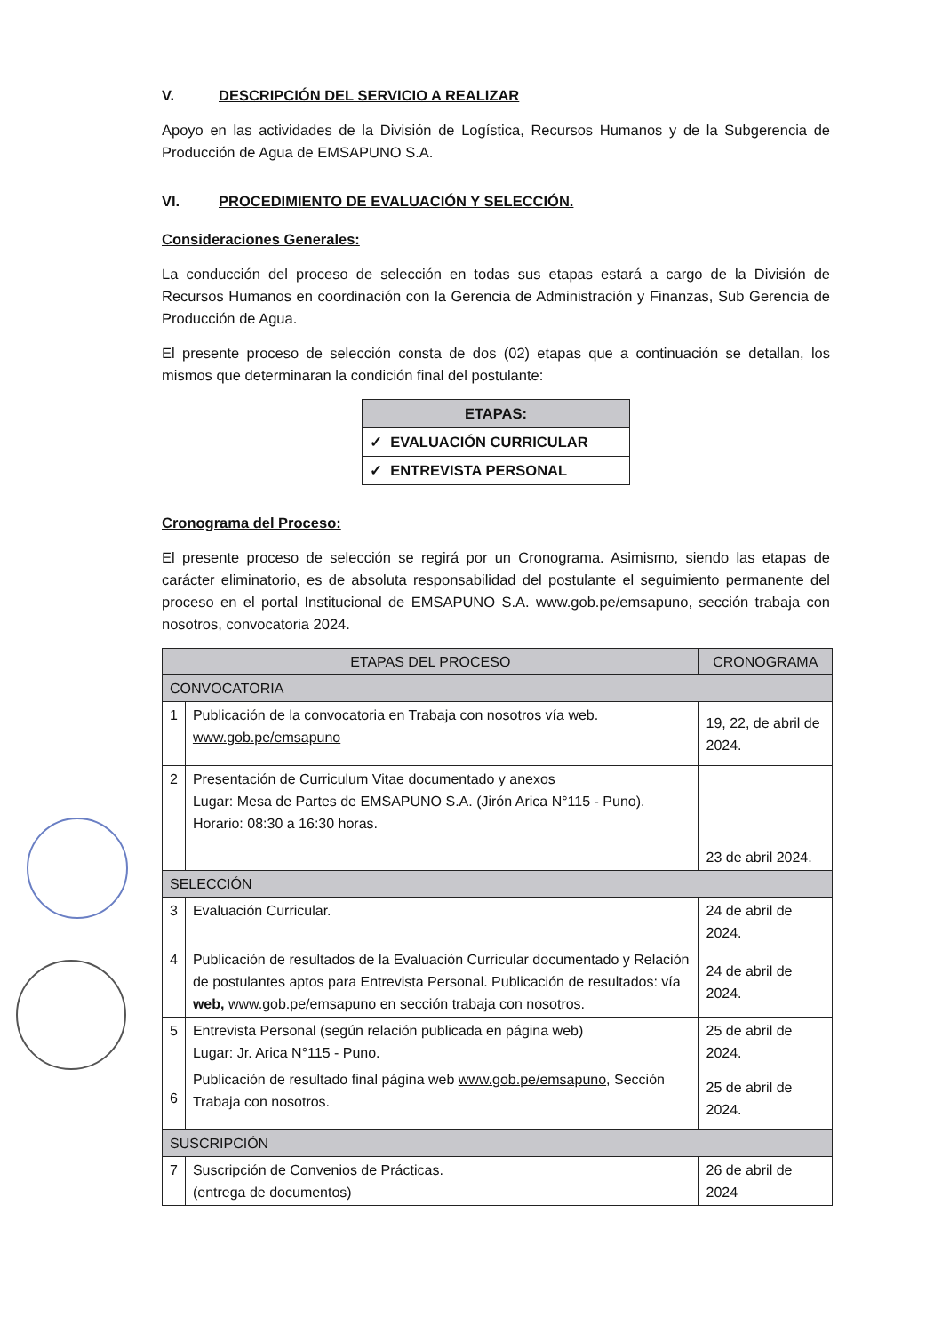V. DESCRIPCIÓN DEL SERVICIO A REALIZAR
Apoyo en las actividades de la División de Logística, Recursos Humanos y de la Subgerencia de Producción de Agua de EMSAPUNO S.A.
VI. PROCEDIMIENTO DE EVALUACIÓN Y SELECCIÓN.
Consideraciones Generales:
La conducción del proceso de selección en todas sus etapas estará a cargo de la División de Recursos Humanos en coordinación con la Gerencia de Administración y Finanzas, Sub Gerencia de Producción de Agua.
El presente proceso de selección consta de dos (02) etapas que a continuación se detallan, los mismos que determinaran la condición final del postulante:
| ETAPAS: |
| --- |
| ✓ EVALUACIÓN CURRICULAR |
| ✓ ENTREVISTA PERSONAL |
Cronograma del Proceso:
El presente proceso de selección se regirá por un Cronograma. Asimismo, siendo las etapas de carácter eliminatorio, es de absoluta responsabilidad del postulante el seguimiento permanente del proceso en el portal Institucional de EMSAPUNO S.A. www.gob.pe/emsapuno, sección trabaja con nosotros, convocatoria 2024.
| ETAPAS DEL PROCESO | | CRONOGRAMA |
| --- | --- | --- |
| CONVOCATORIA | | |
| 1 | Publicación de la convocatoria en Trabaja con nosotros vía web. www.gob.pe/emsapuno | 19, 22, de abril de 2024. |
| 2 | Presentación de Curriculum Vitae documentado y anexos Lugar: Mesa de Partes de EMSAPUNO S.A. (Jirón Arica N°115 - Puno). Horario: 08:30 a 16:30 horas. | 23 de abril 2024. |
| SELECCIÓN | | |
| 3 | Evaluación Curricular. | 24 de abril de 2024. |
| 4 | Publicación de resultados de la Evaluación Curricular documentado y Relación de postulantes aptos para Entrevista Personal. Publicación de resultados: vía web, www.gob.pe/emsapuno en sección trabaja con nosotros. | 24 de abril de 2024. |
| 5 | Entrevista Personal (según relación publicada en página web) Lugar: Jr. Arica N°115 - Puno. | 25 de abril de 2024. |
| 6 | Publicación de resultado final página web www.gob.pe/emsapuno , Sección Trabaja con nosotros. | 25 de abril de 2024. |
| SUSCRIPCIÓN | | |
| 7 | Suscripción de Convenios de Prácticas. (entrega de documentos) | 26 de abril de 2024 |